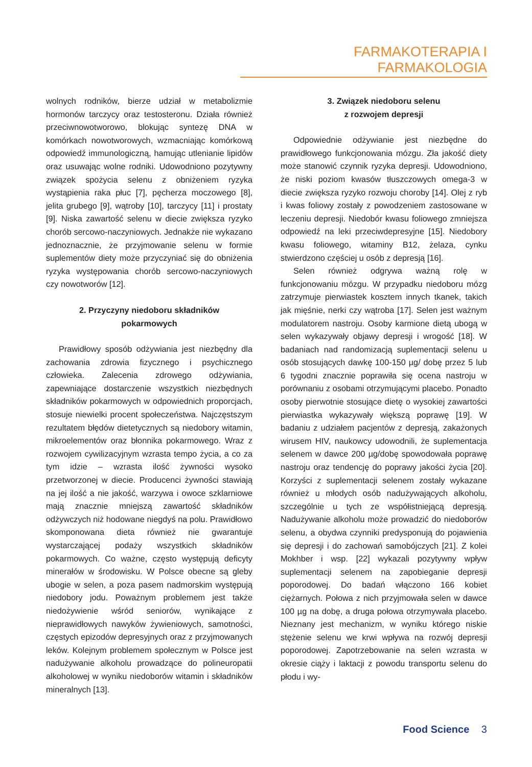FARMAKOTERAPIA I FARMAKOLOGIA
wolnych rodników, bierze udział w metabolizmie hormonów tarczycy oraz testosteronu. Działa również przeciwnowotworowo, blokując syntezę DNA w komórkach nowotworowych, wzmacniając komórkową odpowiedź immunologiczną, hamując utlenianie lipidów oraz usuwając wolne rodniki. Udowodniono pozytywny związek spożycia selenu z obniżeniem ryzyka wystąpienia raka płuc [7], pęcherza moczowego [8], jelita grubego [9], wątroby [10], tarczycy [11] i prostaty [9]. Niska zawartość selenu w diecie zwiększa ryzyko chorób sercowo-naczyniowych. Jednakże nie wykazano jednoznacznie, że przyjmowanie selenu w formie suplementów diety może przyczyniać się do obniżenia ryzyka występowania chorób sercowo-naczyniowych czy nowotworów [12].
2. Przyczyny niedoboru składników
pokarmowych
Prawidłowy sposób odżywiania jest niezbędny dla zachowania zdrowia fizycznego i psychicznego człowieka. Zalecenia zdrowego odżywiania, zapewniające dostarczenie wszystkich niezbędnych składników pokarmowych w odpowiednich proporcjach, stosuje niewielki procent społeczeństwa. Najczęstszym rezultatem błędów dietetycznych są niedobory witamin, mikroelementów oraz błonnika pokarmowego. Wraz z rozwojem cywilizacyjnym wzrasta tempo życia, a co za tym idzie – wzrasta ilość żywności wysoko przetworzonej w diecie. Producenci żywności stawiają na jej ilość a nie jakość, warzywa i owoce szklarniowe mają znacznie mniejszą zawartość składników odżywczych niż hodowane niegdyś na polu. Prawidłowo skomponowana dieta również nie gwarantuje wystarczającej podaży wszystkich składników pokarmowych. Co ważne, często występują deficyty minerałów w środowisku. W Polsce obecne są gleby ubogie w selen, a poza pasem nadmorskim występują niedobory jodu. Poważnym problemem jest także niedożywienie wśród seniorów, wynikające z nieprawidłowych nawyków żywieniowych, samotności, częstych epizodów depresyjnych oraz z przyjmowanych leków. Kolejnym problemem społecznym w Polsce jest nadużywanie alkoholu prowadzące do polineuropatii alkoholowej w wyniku niedoborów witamin i składników mineralnych [13].
3. Związek niedoboru selenu
z rozwojem depresji
Odpowiednie odżywianie jest niezbędne do prawidłowego funkcjonowania mózgu. Zła jakość diety może stanowić czynnik ryzyka depresji. Udowodniono, że niski poziom kwasów tłuszczowych omega-3 w diecie zwiększa ryzyko rozwoju choroby [14]. Olej z ryb i kwas foliowy zostały z powodzeniem zastosowane w leczeniu depresji. Niedobór kwasu foliowego zmniejsza odpowiedź na leki przeciwdepresyjne [15]. Niedobory kwasu foliowego, witaminy B12, żelaza, cynku stwierdzono częściej u osób z depresją [16].
Selen również odgrywa ważną rolę w funkcjonowaniu mózgu. W przypadku niedoboru mózg zatrzymuje pierwiastek kosztem innych tkanek, takich jak mięśnie, nerki czy wątroba [17]. Selen jest ważnym modulatorem nastroju. Osoby karmione dietą ubogą w selen wykazywały objawy depresji i wrogość [18]. W badaniach nad randomizacją suplementacji selenu u osób stosujących dawkę 100-150 µg/ dobę przez 5 lub 6 tygodni znacznie poprawiła się ocena nastroju w porównaniu z osobami otrzymującymi placebo. Ponadto osoby pierwotnie stosujące dietę o wysokiej zawartości pierwiastka wykazywały większą poprawę [19]. W badaniu z udziałem pacjentów z depresją, zakażonych wirusem HIV, naukowcy udowodnili, że suplementacja selenem w dawce 200 µg/dobę spowodowała poprawę nastroju oraz tendencję do poprawy jakości życia [20]. Korzyści z suplementacji selenem zostały wykazane również u młodych osób nadużywających alkoholu, szczególnie u tych ze współistniejącą depresją. Nadużywanie alkoholu może prowadzić do niedoborów selenu, a obydwa czynniki predysponują do pojawienia się depresji i do zachowań samobójczych [21]. Z kolei Mokhber i wsp. [22] wykazali pozytywny wpływ suplementacji selenem na zapobieganie depresji poporodowej. Do badań włączono 166 kobiet ciężarnych. Połowa z nich przyjmowała selen w dawce 100 µg na dobę, a druga połowa otrzymywała placebo. Nieznany jest mechanizm, w wyniku którego niskie stężenie selenu we krwi wpływa na rozwój depresji poporodowej. Zapotrzebowanie na selen wzrasta w okresie ciąży i laktacji z powodu transportu selenu do płodu i wy-
Food Science 3